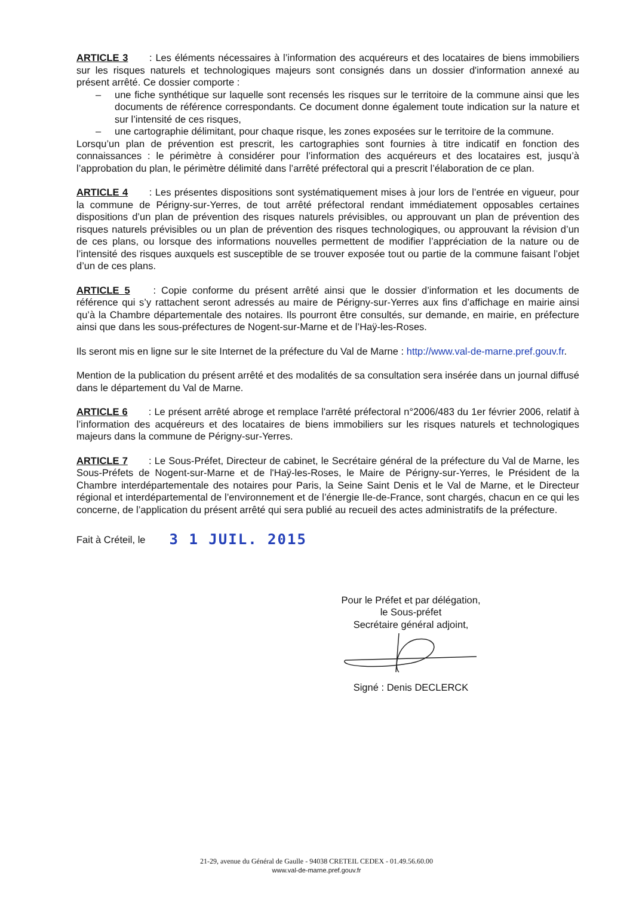ARTICLE 3 : Les éléments nécessaires à l’information des acquéreurs et des locataires de biens immobiliers sur les risques naturels et technologiques majeurs sont consignés dans un dossier d'information annexé au présent arrêté. Ce dossier comporte :
– une fiche synthétique sur laquelle sont recensés les risques sur le territoire de la commune ainsi que les documents de référence correspondants. Ce document donne également toute indication sur la nature et sur l’intensité de ces risques,
– une cartographie délimitant, pour chaque risque, les zones exposées sur le territoire de la commune.
Lorsqu’un plan de prévention est prescrit, les cartographies sont fournies à titre indicatif en fonction des connaissances : le périmètre à considérer pour l’information des acquéreurs et des locataires est, jusqu’à l’approbation du plan, le périmètre délimité dans l’arrêté préfectoral qui a prescrit l’élaboration de ce plan.
ARTICLE 4 : Les présentes dispositions sont systématiquement mises à jour lors de l’entrée en vigueur, pour la commune de Périgny-sur-Yerres, de tout arrêté préfectoral rendant immédiatement opposables certaines dispositions d’un plan de prévention des risques naturels prévisibles, ou approuvant un plan de prévention des risques naturels prévisibles ou un plan de prévention des risques technologiques, ou approuvant la révision d’un de ces plans, ou lorsque des informations nouvelles permettent de modifier l’appréciation de la nature ou de l’intensité des risques auxquels est susceptible de se trouver exposée tout ou partie de la commune faisant l’objet d’un de ces plans.
ARTICLE 5 : Copie conforme du présent arrêté ainsi que le dossier d’information et les documents de référence qui s’y rattachent seront adressés au maire de Périgny-sur-Yerres aux fins d’affichage en mairie ainsi qu’à la Chambre départementale des notaires. Ils pourront être consultés, sur demande, en mairie, en préfecture ainsi que dans les sous-préfectures de Nogent-sur-Marne et de l’Haÿ-les-Roses.
Ils seront mis en ligne sur le site Internet de la préfecture du Val de Marne : http://www.val-de-marne.pref.gouv.fr.
Mention de la publication du présent arrêté et des modalités de sa consultation sera insérée dans un journal diffusé dans le département du Val de Marne.
ARTICLE 6 : Le présent arrêté abroge et remplace l'arrêté préfectoral n°2006/483 du 1er février 2006, relatif à l’information des acquéreurs et des locataires de biens immobiliers sur les risques naturels et technologiques majeurs dans la commune de Périgny-sur-Yerres.
ARTICLE 7 : Le Sous-Préfet, Directeur de cabinet, le Secrétaire général de la préfecture du Val de Marne, les Sous-Préfets de Nogent-sur-Marne et de l'Haÿ-les-Roses, le Maire de Périgny-sur-Yerres, le Président de la Chambre interdépartementale des notaires pour Paris, la Seine Saint Denis et le Val de Marne, et le Directeur régional et interdépartemental de l’environnement et de l’énergie Ile-de-France, sont chargés, chacun en ce qui les concerne, de l’application du présent arrêté qui sera publié au recueil des actes administratifs de la préfecture.
Fait à Créteil, le 3 1 JUIL. 2015
Pour le Préfet et par délégation,
le Sous-préfet
Secrétaire général adjoint,
Signé : Denis DECLERCK
21-29, avenue du Général de Gaulle - 94038 CRETEIL CEDEX - 01.49.56.60.00
www.val-de-marne.pref.gouv.fr